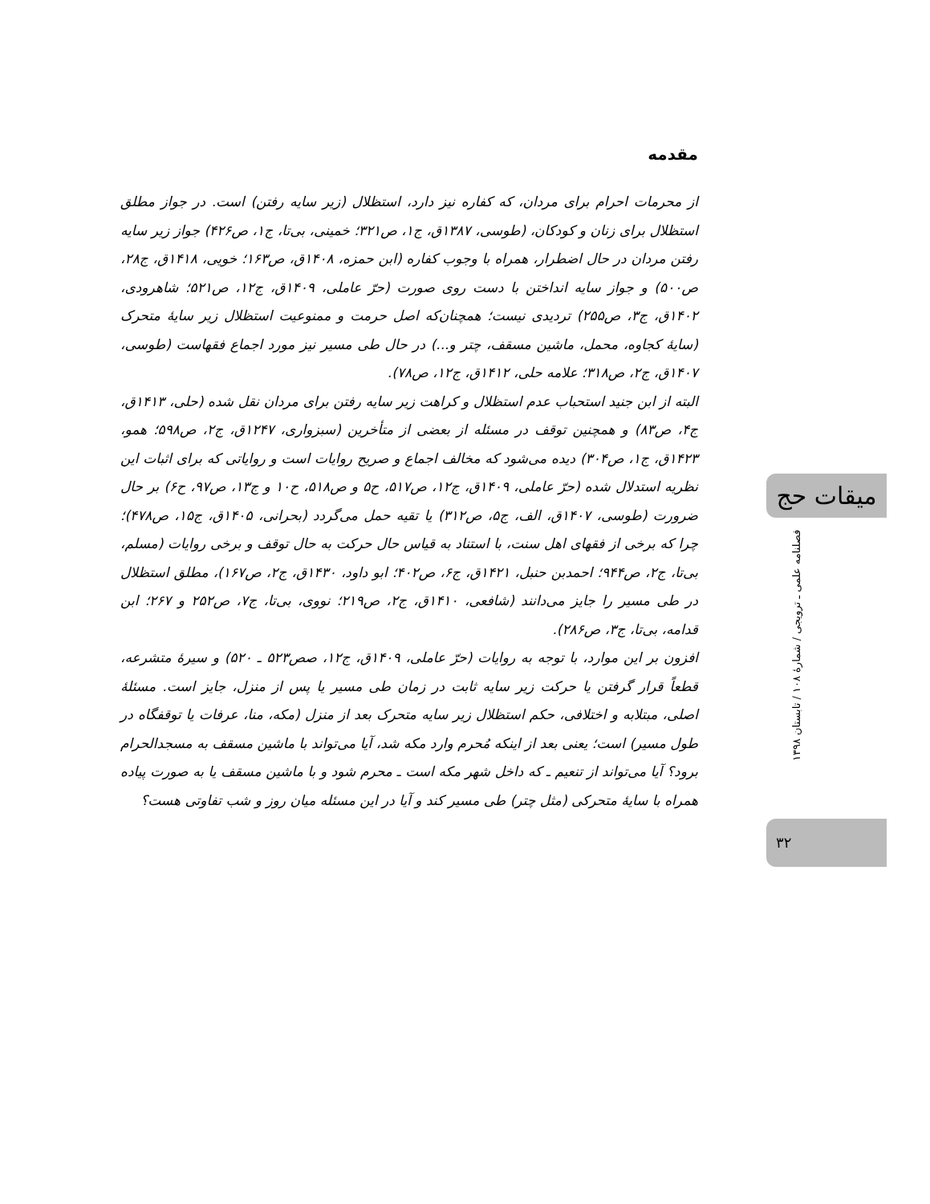مقدمه
از محرمات احرام برای مردان، که کفاره نیز دارد، استظلال (زیر سایه رفتن) است. در جواز مطلق استظلال برای زنان و کودکان، (طوسی، ۱۳۸۷ق، ج۱، ص۳۲۱؛ خمینی، بی‌تا، ج۱، ص۴۲۶) جواز زیر سایه رفتن مردان در حال اضطرار، همراه با وجوب کفاره (ابن حمزه، ۱۴۰۸ق، ص۱۶۳؛ خویی، ۱۴۱۸ق، ج۲۸، ص۵۰۰) و جواز سایه انداختن با دست روی صورت (حرّ عاملی، ۱۴۰۹ق، ج۱۲، ص۵۲۱؛ شاهرودی، ۱۴۰۲ق، ج۳، ص۲۵۵) تردیدی نیست؛ همچنان‌که اصل حرمت و ممنوعیت استظلال زیر سایهٔ متحرک (سایهٔ کجاوه، محمل، ماشین مسقف، چتر و...) در حال طی مسیر نیز مورد اجماع فقهاست (طوسی، ۱۴۰۷ق، ج۲، ص۳۱۸؛ علامه حلی، ۱۴۱۲ق، ج۱۲، ص۷۸).
البته از ابن جنید استحباب عدم استظلال و کراهت زیر سایه رفتن برای مردان نقل شده (حلی، ۱۴۱۳ق، ج۴، ص۸۳) و همچنین توقف در مسئله از بعضی از متأخرین (سبزواری، ۱۲۴۷ق، ج۲، ص۵۹۸؛ همو، ۱۴۲۳ق، ج۱، ص۳۰۴) دیده می‌شود که مخالف اجماع و صریح روایات است و روایاتی که برای اثبات این نظریه استدلال شده (حرّ عاملی، ۱۴۰۹ق، ج۱۲، ص۵۱۷، ح۵ و ص۵۱۸، ح۱۰ و ج۱۳، ص۹۷، ح۶) بر حال ضرورت (طوسی، ۱۴۰۷ق، الف، ج۵، ص۳۱۲) یا تقیه حمل می‌گردد (بحرانی، ۱۴۰۵ق، ج۱۵، ص۴۷۸)؛ چرا که برخی از فقهای اهل سنت، با استناد به قیاس حال حرکت به حال توقف و برخی روایات (مسلم، بی‌تا، ج۲، ص۹۴۴؛ احمدبن حنبل، ۱۴۲۱ق، ج۶، ص۴۰۲؛ ابو داود، ۱۴۳۰ق، ج۲، ص۱۶۷)، مطلق استظلال در طی مسیر را جایز می‌دانند (شافعی، ۱۴۱۰ق، ج۲، ص۲۱۹؛ نووی، بی‌تا، ج۷، ص۲۵۲ و ۲۶۷؛ ابن قدامه، بی‌تا، ج۳، ص۲۸۶).
افزون بر این موارد، با توجه به روایات (حرّ عاملی، ۱۴۰۹ق، ج۱۲، صص۵۲۳ ـ ۵۲۰) و سیرهٔ متشرعه، قطعاً قرار گرفتن یا حرکت زیر سایه ثابت در زمان طی مسیر یا پس از منزل، جایز است. مسئلهٔ اصلی، مبتلابه و اختلافی، حکم استظلال زیر سایه متحرک بعد از منزل (مکه، منا، عرفات یا توقفگاه در طول مسیر) است؛ یعنی بعد از اینکه مُحرم وارد مکه شد، آیا می‌تواند با ماشین مسقف به مسجدالحرام برود؟ آیا می‌تواند از تنعیم ـ که داخل شهر مکه است ـ محرم شود و با ماشین مسقف یا به صورت پیاده همراه با سایهٔ متحرکی (مثل چتر) طی مسیر کند و آیا در این مسئله میان روز و شب تفاوتی هست؟
میقات حج
فصلنامه علمی ـ ترویجی / شمارهٔ ۱۰۸ / تابستان ۱۳۹۸
۳۲